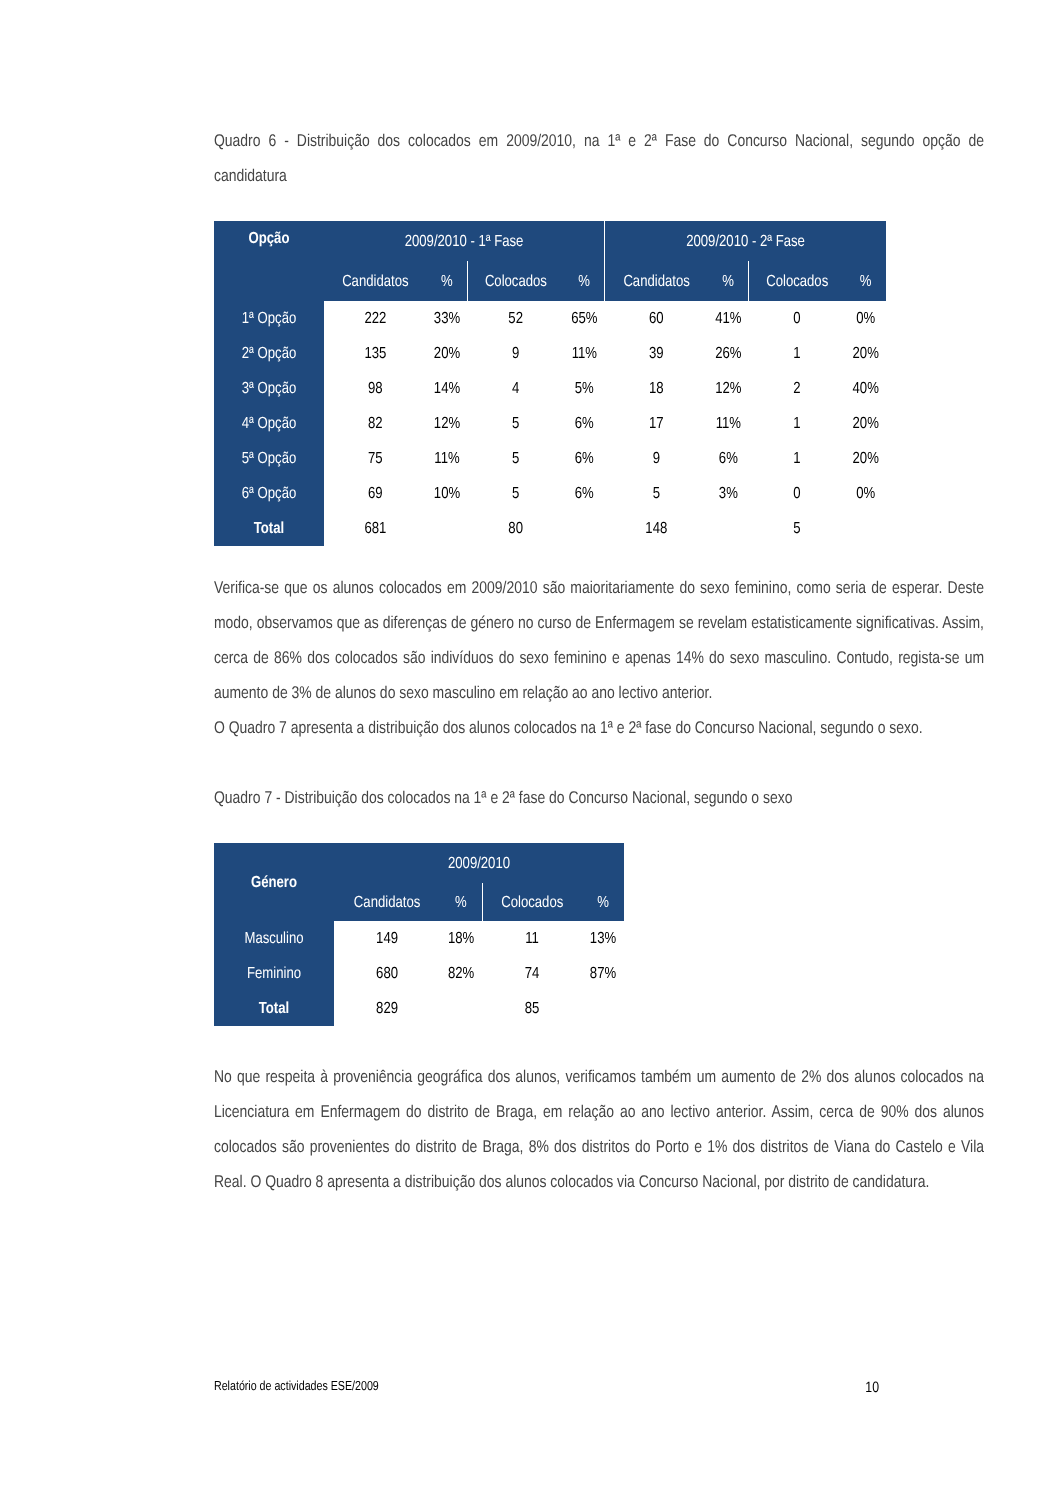Quadro 6 - Distribuição dos colocados em 2009/2010, na 1ª e 2ª Fase do Concurso Nacional, segundo opção de candidatura
| Opção | 2009/2010 - 1ª Fase | | | | 2009/2010 - 2ª Fase | | | |
| --- | --- | --- | --- | --- | --- | --- | --- | --- |
| | Candidatos | % | Colocados | % | Candidatos | % | Colocados | % |
| 1ª Opção | 222 | 33% | 52 | 65% | 60 | 41% | 0 | 0% |
| 2ª Opção | 135 | 20% | 9 | 11% | 39 | 26% | 1 | 20% |
| 3ª Opção | 98 | 14% | 4 | 5% | 18 | 12% | 2 | 40% |
| 4ª Opção | 82 | 12% | 5 | 6% | 17 | 11% | 1 | 20% |
| 5ª Opção | 75 | 11% | 5 | 6% | 9 | 6% | 1 | 20% |
| 6ª Opção | 69 | 10% | 5 | 6% | 5 | 3% | 0 | 0% |
| Total | 681 | | 80 | | 148 | | 5 | |
Verifica-se que os alunos colocados em 2009/2010 são maioritariamente do sexo feminino, como seria de esperar. Deste modo, observamos que as diferenças de género no curso de Enfermagem se revelam estatisticamente significativas. Assim, cerca de 86% dos colocados são indivíduos do sexo feminino e apenas 14% do sexo masculino. Contudo, regista-se um aumento de 3% de alunos do sexo masculino em relação ao ano lectivo anterior.
O Quadro 7 apresenta a distribuição dos alunos colocados na 1ª e 2ª fase do Concurso Nacional, segundo o sexo.
Quadro 7 - Distribuição dos colocados na 1ª e 2ª fase do Concurso Nacional, segundo o sexo
| Género | 2009/2010 | | | |
| --- | --- | --- | --- | --- |
| | Candidatos | % | Colocados | % |
| Masculino | 149 | 18% | 11 | 13% |
| Feminino | 680 | 82% | 74 | 87% |
| Total | 829 | | 85 | |
No que respeita à proveniência geográfica dos alunos, verificamos também um aumento de 2% dos alunos colocados na Licenciatura em Enfermagem do distrito de Braga, em relação ao ano lectivo anterior. Assim, cerca de 90% dos alunos colocados são provenientes do distrito de Braga, 8% dos distritos do Porto e 1% dos distritos de Viana do Castelo e Vila Real. O Quadro 8 apresenta a distribuição dos alunos colocados via Concurso Nacional, por distrito de candidatura.
Relatório de actividades ESE/2009 10